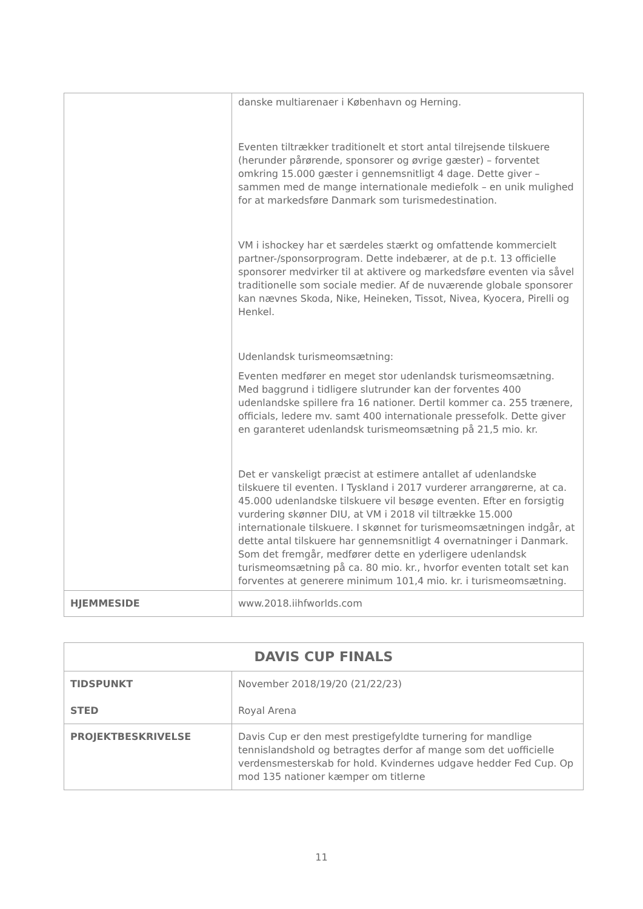| | danske multiarenaer i København og Herning. Eventen tiltrækker traditionelt et stort antal tilrejsende tilskuere (herunder pårørende, sponsorer og øvrige gæster) – forventet omkring 15.000 gæster i gennemsnitligt 4 dage. Dette giver – sammen med de mange internationale mediefolk – en unik mulighed for at markedsføre Danmark som turismedestination. VM i ishockey har et særdeles stærkt og omfattende kommercielt partner-/sponsorprogram. Dette indebærer, at de p.t. 13 officielle sponsorer medvirker til at aktivere og markedsføre eventen via såvel traditionelle som sociale medier. Af de nuværende globale sponsorer kan nævnes Skoda, Nike, Heineken, Tissot, Nivea, Kyocera, Pirelli og Henkel. Udenlandsk turismeomsætning: Eventen medfører en meget stor udenlandsk turismeomsætning. Med baggrund i tidligere slutrunder kan der forventes 400 udenlandske spillere fra 16 nationer. Dertil kommer ca. 255 trænere, officials, ledere mv. samt 400 internationale pressefolk. Dette giver en garanteret udenlandsk turismeomsætning på 21,5 mio. kr. Det er vanskeligt præcist at estimere antallet af udenlandske tilskuere til eventen. I Tyskland i 2017 vurderer arrangørerne, at ca. 45.000 udenlandske tilskuere vil besøge eventen. Efter en forsigtig vurdering skønner DIU, at VM i 2018 vil tiltrække 15.000 internationale tilskuere. I skønnet for turismeomsætningen indgår, at dette antal tilskuere har gennemsnitligt 4 overnatninger i Danmark. Som det fremgår, medfører dette en yderligere udenlandsk turismeomsætning på ca. 80 mio. kr., hvorfor eventen totalt set kan forventes at generere minimum 101,4 mio. kr. i turismeomsætning. |
| HJEMMESIDE | www.2018.iihfworlds.com |
| DAVIS CUP FINALS | |
| TIDSPUNKT STED | November 2018/19/20 (21/22/23) Royal Arena |
| PROJEKTBESKRIVELSE | Davis Cup er den mest prestigefyldte turnering for mandlige tennislandshold og betragtes derfor af mange som det uofficielle verdensmesterskab for hold. Kvindernes udgave hedder Fed Cup. Op mod 135 nationer kæmper om titlerne |
11